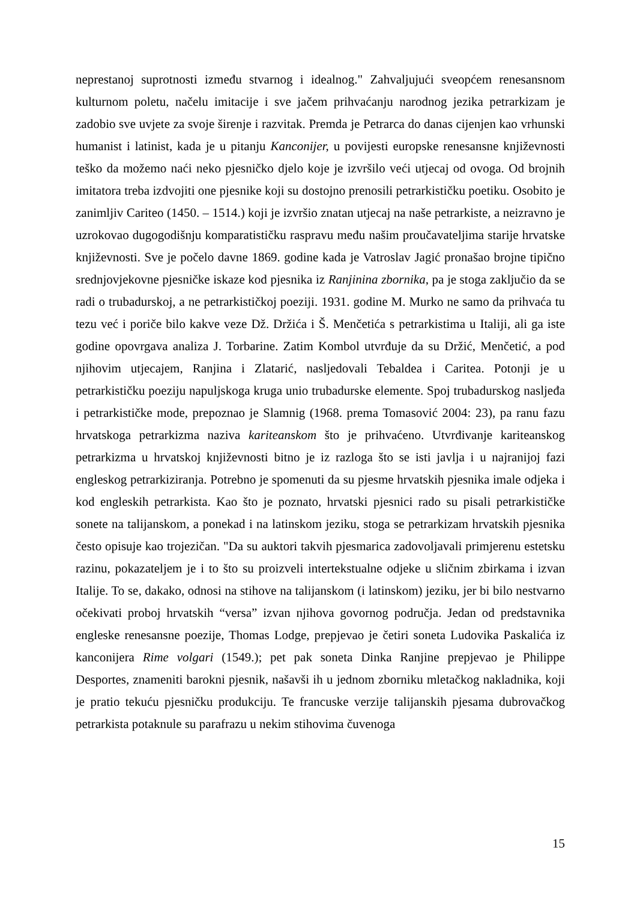neprestanoj suprotnosti između stvarnog i idealnog." Zahvaljujući sveopćem renesansnom kulturnom poletu, načelu imitacije i sve jačem prihvaćanju narodnog jezika petrarkizam je zadobio sve uvjete za svoje širenje i razvitak. Premda je Petrarca do danas cijenjen kao vrhunski humanist i latinist, kada je u pitanju Kanconijer, u povijesti europske renesansne književnosti teško da možemo naći neko pjesničko djelo koje je izvršilo veći utjecaj od ovoga. Od brojnih imitatora treba izdvojiti one pjesnike koji su dostojno prenosili petrarkističku poetiku. Osobito je zanimljiv Cariteo (1450. – 1514.) koji je izvršio znatan utjecaj na naše petrarkiste, a neizravno je uzrokovao dugogodišnju komparatističku raspravu među našim proučavateljima starije hrvatske književnosti. Sve je počelo davne 1869. godine kada je Vatroslav Jagić pronašao brojne tipično srednjovjekovne pjesničke iskaze kod pjesnika iz Ranjinina zbornika, pa je stoga zaključio da se radi o trubadurskoj, a ne petrarkističkoj poeziji. 1931. godine M. Murko ne samo da prihvaća tu tezu već i poriče bilo kakve veze Dž. Držića i Š. Menčetića s petrarkistima u Italiji, ali ga iste godine opovrgava analiza J. Torbarine. Zatim Kombol utvrđuje da su Držić, Menčetić, a pod njihovim utjecajem, Ranjina i Zlatarić, nasljedovali Tebaldea i Caritea. Potonji je u petrarkističku poeziju napuljskoga kruga unio trubadurske elemente. Spoj trubadurskog nasljeđa i petrarkističke mode, prepoznao je Slamnig (1968. prema Tomasović 2004: 23), pa ranu fazu hrvatskoga petrarkizma naziva kariteanskom što je prihvaćeno. Utvrđivanje kariteanskog petrarkizma u hrvatskoj književnosti bitno je iz razloga što se isti javlja i u najranijoj fazi engleskog petrarkiziranja. Potrebno je spomenuti da su pjesme hrvatskih pjesnika imale odjeka i kod engleskih petrarkista. Kao što je poznato, hrvatski pjesnici rado su pisali petrarkističke sonete na talijanskom, a ponekad i na latinskom jeziku, stoga se petrarkizam hrvatskih pjesnika često opisuje kao trojezičan. "Da su auktori takvih pjesmarica zadovoljavali primjerenu estetsku razinu, pokazateljem je i to što su proizveli intertekstualne odjeke u sličnim zbirkama i izvan Italije. To se, dakako, odnosi na stihove na talijanskom (i latinskom) jeziku, jer bi bilo nestvarno očekivati proboj hrvatskih “versa” izvan njihova govornog područja. Jedan od predstavnika engleske renesansne poezije, Thomas Lodge, prepjevao je četiri soneta Ludovika Paskalića iz kanconijera Rime volgari (1549.); pet pak soneta Dinka Ranjine prepjevao je Philippe Desportes, znameniti barokni pjesnik, našavši ih u jednom zborniku mletačkog nakladnika, koji je pratio tekuću pjesničku produkciju. Te francuske verzije talijanskih pjesama dubrovačkog petrarkista potaknule su parafrazu u nekim stihovima čuvenoga
15